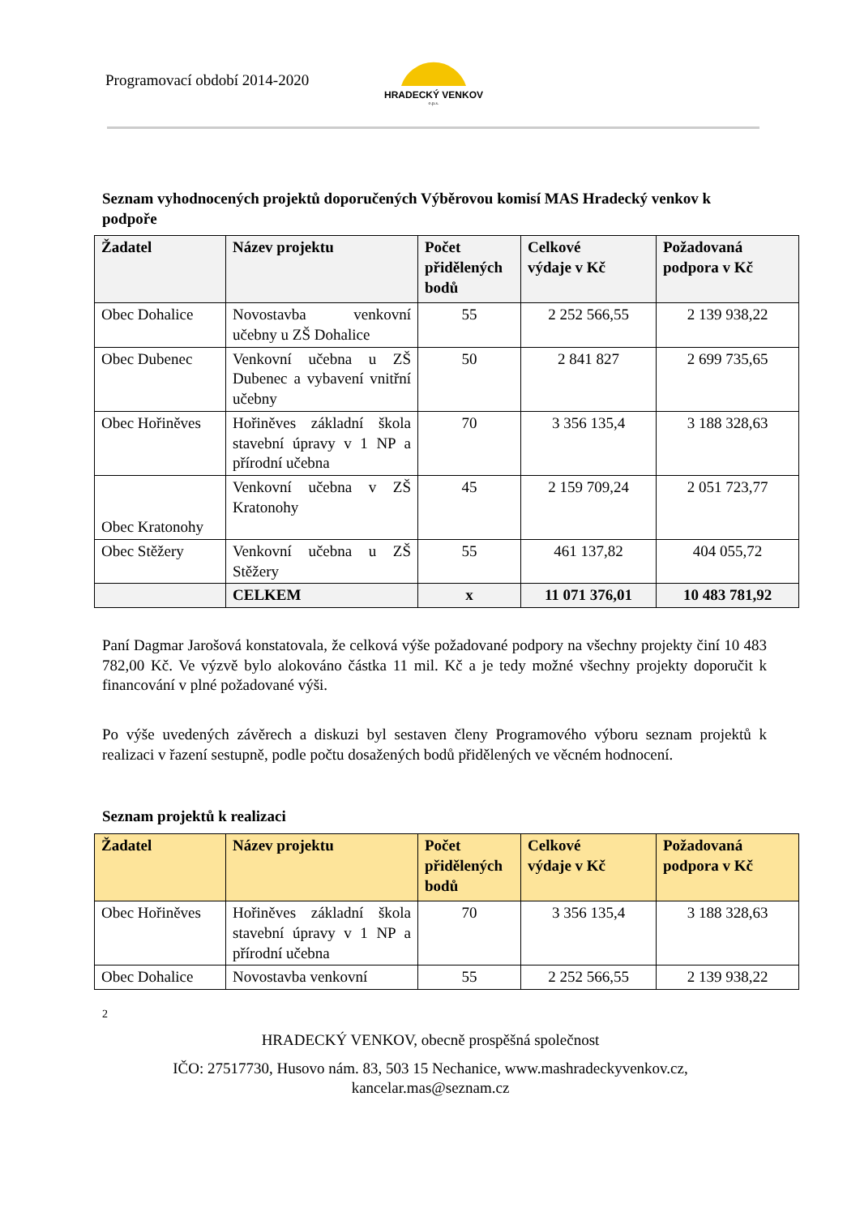Programovací období 2014-2020
HRADECKÝ VENKOV
o.p.s.
Seznam vyhodnocených projektů doporučených Výběrovou komisí MAS Hradecký venkov k podpoře
| Žadatel | Název projektu | Počet přidělených bodů | Celkové výdaje v Kč | Požadovaná podpora v Kč |
| --- | --- | --- | --- | --- |
| Obec Dohalice | Novostavba venkovní učebny u ZŠ Dohalice | 55 | 2 252 566,55 | 2 139 938,22 |
| Obec Dubenec | Venkovní učebna u ZŠ Dubenec a vybavení vnitřní učebny | 50 | 2 841 827 | 2 699 735,65 |
| Obec Hořiněves | Hořiněves základní škola stavební úpravy v 1 NP a přírodní učebna | 70 | 3 356 135,4 | 3 188 328,63 |
| Obec Kratonohy | Venkovní učebna v ZŠ Kratonohy | 45 | 2 159 709,24 | 2 051 723,77 |
| Obec Stěžery | Venkovní učebna u ZŠ Stěžery | 55 | 461 137,82 | 404 055,72 |
| | CELKEM | x | 11 071 376,01 | 10 483 781,92 |
Paní Dagmar Jarošová konstatovala, že celková výše požadované podpory na všechny projekty činí 10 483 782,00 Kč. Ve výzvě bylo alokováno částka 11 mil. Kč a je tedy možné všechny projekty doporučit k financování v plné požadované výši.
Po výše uvedených závěrech a diskuzi byl sestaven členy Programového výboru seznam projektů k realizaci v řazení sestupně, podle počtu dosažených bodů přidělených ve věcném hodnocení.
Seznam projektů k realizaci
| Žadatel | Název projektu | Počet přidělených bodů | Celkové výdaje v Kč | Požadovaná podpora v Kč |
| --- | --- | --- | --- | --- |
| Obec Hořiněves | Hořiněves základní škola stavební úpravy v 1 NP a přírodní učebna | 70 | 3 356 135,4 | 3 188 328,63 |
| Obec Dohalice | Novostavba venkovní | 55 | 2 252 566,55 | 2 139 938,22 |
2
HRADECKÝ VENKOV, obecně prospěšná společnost
IČO: 27517730, Husovo nám. 83, 503 15 Nechanice, www.mashradeckyvenkov.cz,
kancelar.mas@seznam.cz